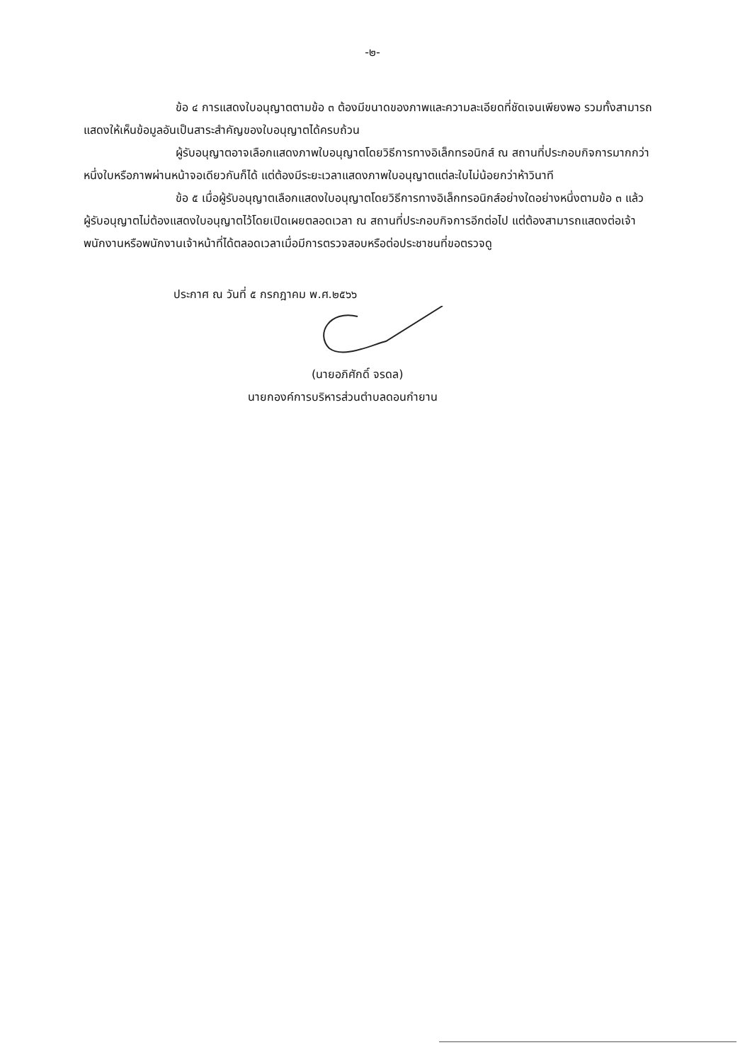-๒-
ข้อ ๔ การแสดงใบอนุญาตตามข้อ ๓ ต้องมีขนาดของภาพและความละเอียดที่ชัดเจนเพียงพอ รวมทั้งสามารถแสดงให้เห็นข้อมูลอันเป็นสาระสำคัญของใบอนุญาตได้ครบถ้วน
ผู้รับอนุญาตอาจเลือกแสดงภาพใบอนุญาตโดยวิธีการทางอิเล็กทรอนิกส์ ณ สถานที่ประกอบกิจการมากกว่าหนึ่งใบหรือภาพผ่านหน้าจอเดียวกันก็ได้ แต่ต้องมีระยะเวลาแสดงภาพใบอนุญาตแต่ละใบไม่น้อยกว่าห้าวินาที
ข้อ ๕ เมื่อผู้รับอนุญาตเลือกแสดงใบอนุญาตโดยวิธีการทางอิเล็กทรอนิกส์อย่างใดอย่างหนึ่งตามข้อ ๓ แล้ว ผู้รับอนุญาตไม่ต้องแสดงใบอนุญาตไว้โดยเปิดเผยตลอดเวลา ณ สถานที่ประกอบกิจการอีกต่อไป แต่ต้องสามารถแสดงต่อเจ้าพนักงานหรือพนักงานเจ้าหน้าที่ได้ตลอดเวลาเมื่อมีการตรวจสอบหรือต่อประชาชนที่ขอตรวจดู
ประกาศ ณ วันที่ ๕ กรกฎาคม พ.ศ.๒๕๖๖
(นายอภิศักดิ์ จรดล)
นายกองค์การบริหารส่วนตำบลดอนกำยาน